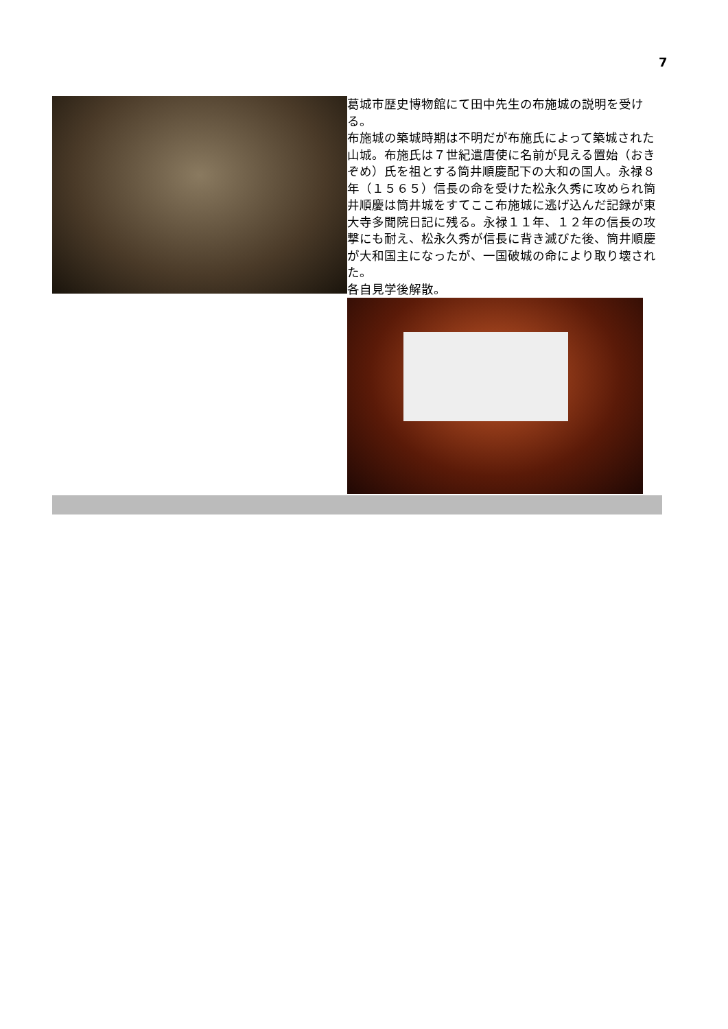7
葛城市歴史博物館にて田中先生の布施城の説明を受ける。
布施城の築城時期は不明だが布施氏によって築城された山城。布施氏は７世紀遣唐使に名前が見える置始（おきぞめ）氏を祖とする筒井順慶配下の大和の国人。永禄８年（１５６５）信長の命を受けた松永久秀に攻められ筒井順慶は筒井城をすてここ布施城に逃げ込んだ記録が東大寺多聞院日記に残る。永禄１１年、１２年の信長の攻撃にも耐え、松永久秀が信長に背き滅びた後、筒井順慶が大和国主になったが、一国破城の命により取り壊された。
各自見学後解散。